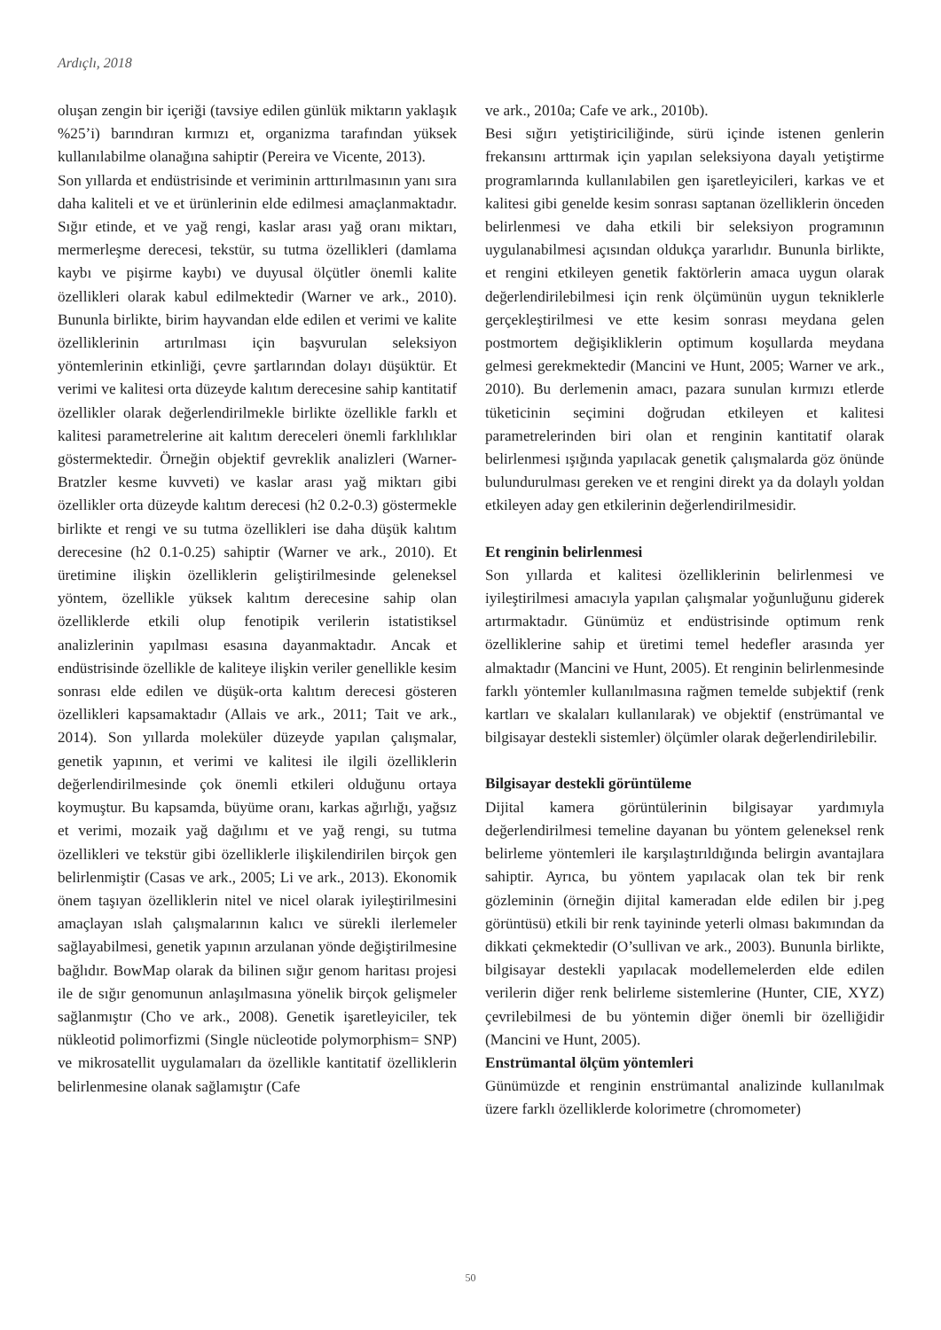Ardıçlı, 2018
oluşan zengin bir içeriği (tavsiye edilen günlük miktarın yaklaşık %25’i) barındıran kırmızı et, organizma tarafından yüksek kullanılabilme olanağına sahiptir (Pereira ve Vicente, 2013).
Son yıllarda et endüstrisinde et veriminin arttırılmasının yanı sıra daha kaliteli et ve et ürünlerinin elde edilmesi amaçlanmaktadır. Sığır etinde, et ve yağ rengi, kaslar arası yağ oranı miktarı, mermerleşme derecesi, tekstür, su tutma özellikleri (damlama kaybı ve pişirme kaybı) ve duyusal ölçütler önemli kalite özellikleri olarak kabul edilmektedir (Warner ve ark., 2010). Bununla birlikte, birim hayvandan elde edilen et verimi ve kalite özelliklerinin artırılması için başvurulan seleksiyon yöntemlerinin etkinliği, çevre şartlarından dolayı düşüktür. Et verimi ve kalitesi orta düzeyde kalıtım derecesine sahip kantitatif özellikler olarak değerlendirilmekle birlikte özellikle farklı et kalitesi parametrelerine ait kalıtım dereceleri önemli farklılıklar göstermektedir. Örneğin objektif gevreklik analizleri (Warner-Bratzler kesme kuvveti) ve kaslar arası yağ miktarı gibi özellikler orta düzeyde kalıtım derecesi (h2 0.2-0.3) göstermekle birlikte et rengi ve su tutma özellikleri ise daha düşük kalıtım derecesine (h2 0.1-0.25) sahiptir (Warner ve ark., 2010). Et üretimine ilişkin özelliklerin geliştirilmesinde geleneksel yöntem, özellikle yüksek kalıtım derecesine sahip olan özelliklerde etkili olup fenotipik verilerin istatistiksel analizlerinin yapılması esasına dayanmaktadır. Ancak et endüstrisinde özellikle de kaliteye ilişkin veriler genellikle kesim sonrası elde edilen ve düşük-orta kalıtım derecesi gösteren özellikleri kapsamaktadır (Allais ve ark., 2011; Tait ve ark., 2014). Son yıllarda moleküler düzeyde yapılan çalışmalar, genetik yapının, et verimi ve kalitesi ile ilgili özelliklerin değerlendirilmesinde çok önemli etkileri olduğunu ortaya koymuştur. Bu kapsamda, büyüme oranı, karkas ağırlığı, yağsız et verimi, mozaik yağ dağılımı et ve yağ rengi, su tutma özellikleri ve tekstür gibi özelliklerle ilişkilendirilen birçok gen belirlenmiştir (Casas ve ark., 2005; Li ve ark., 2013). Ekonomik önem taşıyan özelliklerin nitel ve nicel olarak iyileştirilmesini amaçlayan ıslah çalışmalarının kalıcı ve sürekli ilerlemeler sağlayabilmesi, genetik yapının arzulanan yönde değiştirilmesine bağlıdır. BowMap olarak da bilinen sığır genom haritası projesi ile de sığır genomunun anlaşılmasına yönelik birçok gelişmeler sağlanmıştır (Cho ve ark., 2008). Genetik işaretleyiciler, tek nükleotid polimorfizmi (Single nücleotide polymorphism= SNP) ve mikrosatellit uygulamaları da özellikle kantitatif özelliklerin belirlenmesine olanak sağlamıştır (Cafe
ve ark., 2010a; Cafe ve ark., 2010b).
Besi sığırı yetiştiriciliğinde, sürü içinde istenen genlerin frekansını arttırmak için yapılan seleksiyona dayalı yetiştirme programlarında kullanılabilen gen işaretleyicileri, karkas ve et kalitesi gibi genelde kesim sonrası saptanan özelliklerin önceden belirlenmesi ve daha etkili bir seleksiyon programının uygulanabilmesi açısından oldukça yararlıdır. Bununla birlikte, et rengini etkileyen genetik faktörlerin amaca uygun olarak değerlendirilebilmesi için renk ölçümünün uygun tekniklerle gerçekleştirilmesi ve ette kesim sonrası meydana gelen postmortem değişikliklerin optimum koşullarda meydana gelmesi gerekmektedir (Mancini ve Hunt, 2005; Warner ve ark., 2010). Bu derlemenin amacı, pazara sunulan kırmızı etlerde tüketicinin seçimini doğrudan etkileyen et kalitesi parametrelerinden biri olan et renginin kantitatif olarak belirlenmesi ışığında yapılacak genetik çalışmalarda göz önünde bulundurulması gereken ve et rengini direkt ya da dolaylı yoldan etkileyen aday gen etkilerinin değerlendirilmesidir.
Et renginin belirlenmesi
Son yıllarda et kalitesi özelliklerinin belirlenmesi ve iyileştirilmesi amacıyla yapılan çalışmalar yoğunluğunu giderek artırmaktadır. Günümüz et endüstrisinde optimum renk özelliklerine sahip et üretimi temel hedefler arasında yer almaktadır (Mancini ve Hunt, 2005). Et renginin belirlenmesinde farklı yöntemler kullanılmasına rağmen temelde subjektif (renk kartları ve skalaları kullanılarak) ve objektif (enstrümantal ve bilgisayar destekli sistemler) ölçümler olarak değerlendirilebilir.
Bilgisayar destekli görüntüleme
Dijital kamera görüntülerinin bilgisayar yardımıyla değerlendirilmesi temeline dayanan bu yöntem geleneksel renk belirleme yöntemleri ile karşılaştırıldığında belirgin avantajlara sahiptir. Ayrıca, bu yöntem yapılacak olan tek bir renk gözleminin (örneğin dijital kameradan elde edilen bir j.peg görüntüsü) etkili bir renk tayininde yeterli olması bakımından da dikkati çekmektedir (O’sullivan ve ark., 2003). Bununla birlikte, bilgisayar destekli yapılacak modellemelerden elde edilen verilerin diğer renk belirleme sistemlerine (Hunter, CIE, XYZ) çevrilebilmesi de bu yöntemin diğer önemli bir özelliğidir (Mancini ve Hunt, 2005).
Enstrümantal ölçüm yöntemleri
Günümüzde et renginin enstrümantal analizinde kullanılmak üzere farklı özelliklerde kolorimetre (chromometer)
50